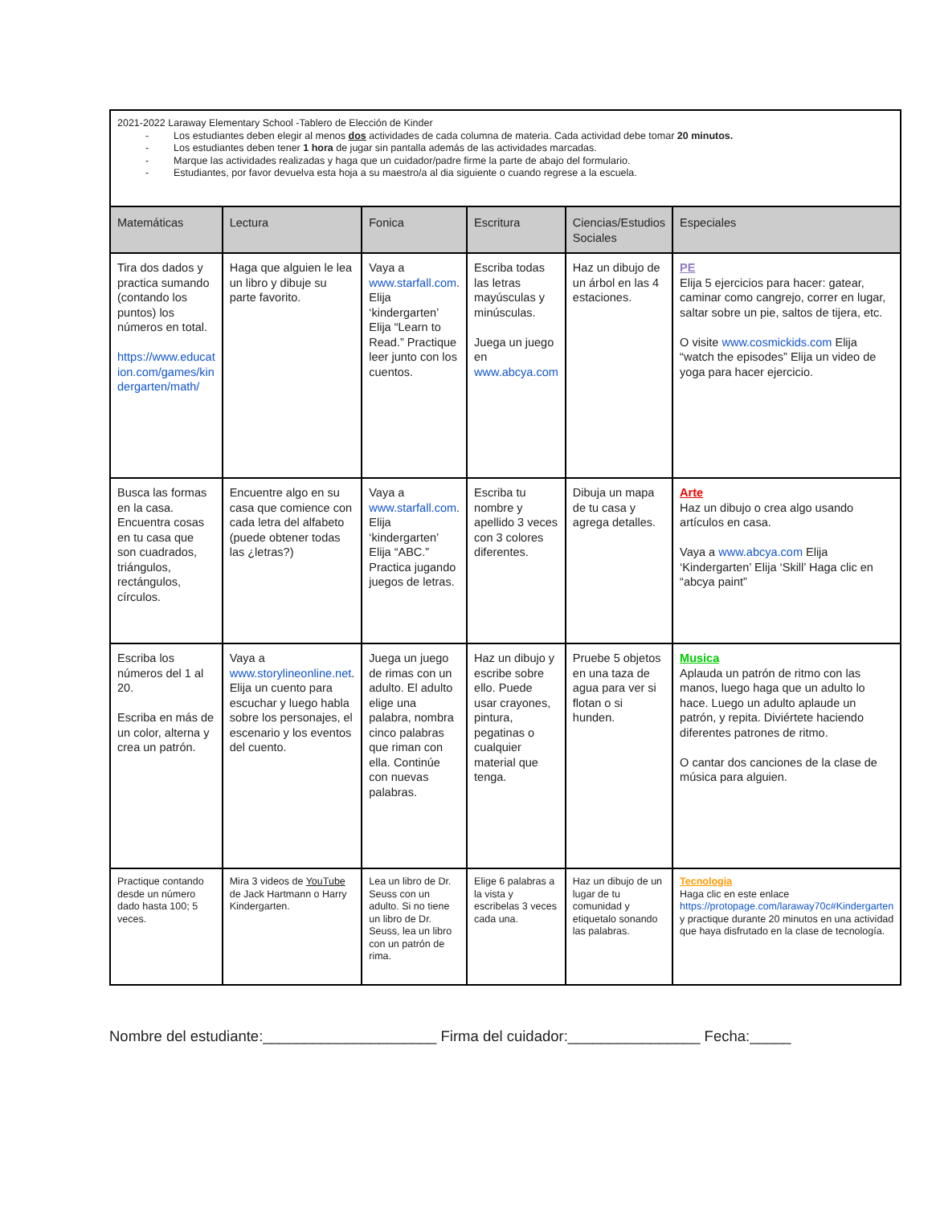| 2021-2022 Laraway Elementary School -Tablero de Elección de Kinder - Los estudiantes deben elegir al menos dos actividades de cada columna de materia. Cada actividad debe tomar 20 minutos. - Los estudiantes deben tener 1 hora de jugar sin pantalla además de las actividades marcadas. - Marque las actividades realizadas y haga que un cuidador/padre firme la parte de abajo del formulario. - Estudiantes, por favor devuelva esta hoja a su maestro/a al dia siguiente o cuando regrese a la escuela. | | | | | |
| Matemáticas | Lectura | Fonica | Escritura | Ciencias/Estudios Sociales | Especiales |
| Tira dos dados y practica sumando (contando los puntos) los números en total. https://www.educat ion.com/games/kin dergarten/math/ | Haga que alguien le lea un libro y dibuje su parte favorito. | Vaya a www.starfall.com . Elija ‘kindergarten’ Elija “Learn to Read.” Practique leer junto con los cuentos. | Escriba todas las letras mayúsculas y minúsculas. Juega un juego en www.abcya.com | Haz un dibujo de un árbol en las 4 estaciones. | PE Elija 5 ejercicios para hacer: gatear, caminar como cangrejo, correr en lugar, saltar sobre un pie, saltos de tijera, etc. O visite www.cosmickids.com Elija “watch the episodes” Elija un video de yoga para hacer ejercicio. |
| Busca las formas en la casa. Encuentra cosas en tu casa que son cuadrados, triángulos, rectángulos, círculos. | Encuentre algo en su casa que comience con cada letra del alfabeto (puede obtener todas las ¿letras?) | Vaya a www.starfall.com . Elija ‘kindergarten’ Elija “ABC.” Practica jugando juegos de letras. | Escriba tu nombre y apellido 3 veces con 3 colores diferentes. | Dibuja un mapa de tu casa y agrega detalles. | Arte Haz un dibujo o crea algo usando artículos en casa. Vaya a www.abcya.com Elija ‘Kindergarten’ Elija ‘Skill’ Haga clic en “abcya paint” |
| Escriba los números del 1 al 20. Escriba en más de un color, alterna y crea un patrón. | Vaya a www.storylineonline.net . Elija un cuento para escuchar y luego habla sobre los personajes, el escenario y los eventos del cuento. | Juega un juego de rimas con un adulto. El adulto elige una palabra, nombra cinco palabras que riman con ella. Continúe con nuevas palabras. | Haz un dibujo y escribe sobre ello. Puede usar crayones, pintura, pegatinas o cualquier material que tenga. | Pruebe 5 objetos en una taza de agua para ver si flotan o si hunden. | Musica Aplauda un patrón de ritmo con las manos, luego haga que un adulto lo hace. Luego un adulto aplaude un patrón, y repita. Diviértete haciendo diferentes patrones de ritmo. O cantar dos canciones de la clase de música para alguien. |
| Practique contando desde un número dado hasta 100; 5 veces. | Mira 3 videos de YouTube de Jack Hartmann o Harry Kindergarten. | Lea un libro de Dr. Seuss con un adulto. Si no tiene un libro de Dr. Seuss, lea un libro con un patrón de rima. | Elige 6 palabras a la vista y escribelas 3 veces cada una. | Haz un dibujo de un lugar de tu comunidad y etiquetalo sonando las palabras. | Tecnologia Haga clic en este enlace https://protopage.com/laraway70c#Kindergarten y practique durante 20 minutos en una actividad que haya disfrutado en la clase de tecnología. |
Nombre del estudiante:_____________________ Firma del cuidador:________________ Fecha:_____